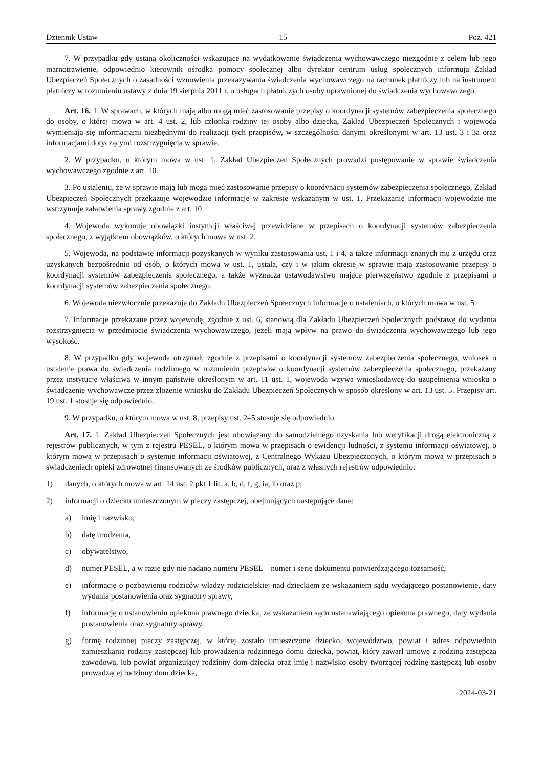Dziennik Ustaw – 15 – Poz. 421
7. W przypadku gdy ustaną okoliczności wskazujące na wydatkowanie świadczenia wychowawczego niezgodnie z celem lub jego marnotrawienie, odpowiednio kierownik ośrodka pomocy społecznej albo dyrektor centrum usług społecznych informują Zakład Ubezpieczeń Społecznych o zasadności wznowienia przekazywania świadczenia wychowawczego na rachunek płatniczy lub na instrument płatniczy w rozumieniu ustawy z dnia 19 sierpnia 2011 r. o usługach płatniczych osoby uprawnionej do świadczenia wychowawczego.
Art. 16. 1. W sprawach, w których mają albo mogą mieć zastosowanie przepisy o koordynacji systemów zabezpieczenia społecznego do osoby, o której mowa w art. 4 ust. 2, lub członka rodziny tej osoby albo dziecka, Zakład Ubezpieczeń Społecznych i wojewoda wymieniają się informacjami niezbędnymi do realizacji tych przepisów, w szczególności danymi określonymi w art. 13 ust. 3 i 3a oraz informacjami dotyczącymi rozstrzygnięcia w sprawie.
2. W przypadku, o którym mowa w ust. 1, Zakład Ubezpieczeń Społecznych prowadzi postępowanie w sprawie świadczenia wychowawczego zgodnie z art. 10.
3. Po ustaleniu, że w sprawie mają lub mogą mieć zastosowanie przepisy o koordynacji systemów zabezpieczenia społecznego, Zakład Ubezpieczeń Społecznych przekazuje wojewodzie informacje w zakresie wskazanym w ust. 1. Przekazanie informacji wojewodzie nie wstrzymuje załatwienia sprawy zgodnie z art. 10.
4. Wojewoda wykonuje obowiązki instytucji właściwej przewidziane w przepisach o koordynacji systemów zabezpieczenia społecznego, z wyjątkiem obowiązków, o których mowa w ust. 2.
5. Wojewoda, na podstawie informacji pozyskanych w wyniku zastosowania ust. 1 i 4, a także informacji znanych mu z urzędu oraz uzyskanych bezpośrednio od osób, o których mowa w ust. 1, ustala, czy i w jakim okresie w sprawie mają zastosowanie przepisy o koordynacji systemów zabezpieczenia społecznego, a także wyznacza ustawodawstwo mające pierwszeństwo zgodnie z przepisami o koordynacji systemów zabezpieczenia społecznego.
6. Wojewoda niezwłocznie przekazuje do Zakładu Ubezpieczeń Społecznych informacje o ustaleniach, o których mowa w ust. 5.
7. Informacje przekazane przez wojewodę, zgodnie z ust. 6, stanowią dla Zakładu Ubezpieczeń Społecznych podstawę do wydania rozstrzygnięcia w przedmiocie świadczenia wychowawczego, jeżeli mają wpływ na prawo do świadczenia wychowawczego lub jego wysokość.
8. W przypadku gdy wojewoda otrzymał, zgodnie z przepisami o koordynacji systemów zabezpieczenia społecznego, wniosek o ustalenie prawa do świadczenia rodzinnego w rozumieniu przepisów o koordynacji systemów zabezpieczenia społecznego, przekazany przez instytucję właściwą w innym państwie określonym w art. 11 ust. 1, wojewoda wzywa wnioskodawcę do uzupełnienia wniosku o świadczenie wychowawcze przez złożenie wniosku do Zakładu Ubezpieczeń Społecznych w sposób określony w art. 13 ust. 5. Przepisy art. 19 ust. 1 stosuje się odpowiednio.
9. W przypadku, o którym mowa w ust. 8, przepisy ust. 2–5 stosuje się odpowiednio.
Art. 17. 1. Zakład Ubezpieczeń Społecznych jest obowiązany do samodzielnego uzyskania lub weryfikacji drogą elektroniczną z rejestrów publicznych, w tym z rejestru PESEL, o którym mowa w przepisach o ewidencji ludności, z systemu informacji oświatowej, o którym mowa w przepisach o systemie informacji oświatowej, z Centralnego Wykazu Ubezpieczonych, o którym mowa w przepisach o świadczeniach opieki zdrowotnej finansowanych ze środków publicznych, oraz z własnych rejestrów odpowiednio:
1) danych, o których mowa w art. 14 ust. 2 pkt 1 lit. a, b, d, f, g, ia, ib oraz p;
2) informacji o dziecku umieszczonym w pieczy zastępczej, obejmujących następujące dane:
a) imię i nazwisko,
b) datę urodzenia,
c) obywatelstwo,
d) numer PESEL, a w razie gdy nie nadano numeru PESEL – numer i serię dokumentu potwierdzającego tożsamość,
e) informację o pozbawieniu rodziców władzy rodzicielskiej nad dzieckiem ze wskazaniem sądu wydającego postanowienie, daty wydania postanowienia oraz sygnatury sprawy,
f) informację o ustanowieniu opiekuna prawnego dziecka, ze wskazaniem sądu ustanawiającego opiekuna prawnego, daty wydania postanowienia oraz sygnatury sprawy,
g) formę rodzinnej pieczy zastępczej, w której zostało umieszczone dziecko, województwo, powiat i adres odpowiednio zamieszkania rodziny zastępczej lub prowadzenia rodzinnego domu dziecka, powiat, który zawarł umowę z rodziną zastępczą zawodową, lub powiat organizujący rodzinny dom dziecka oraz imię i nazwisko osoby tworzącej rodzinę zastępczą lub osoby prowadzącej rodzinny dom dziecka,
2024-03-21